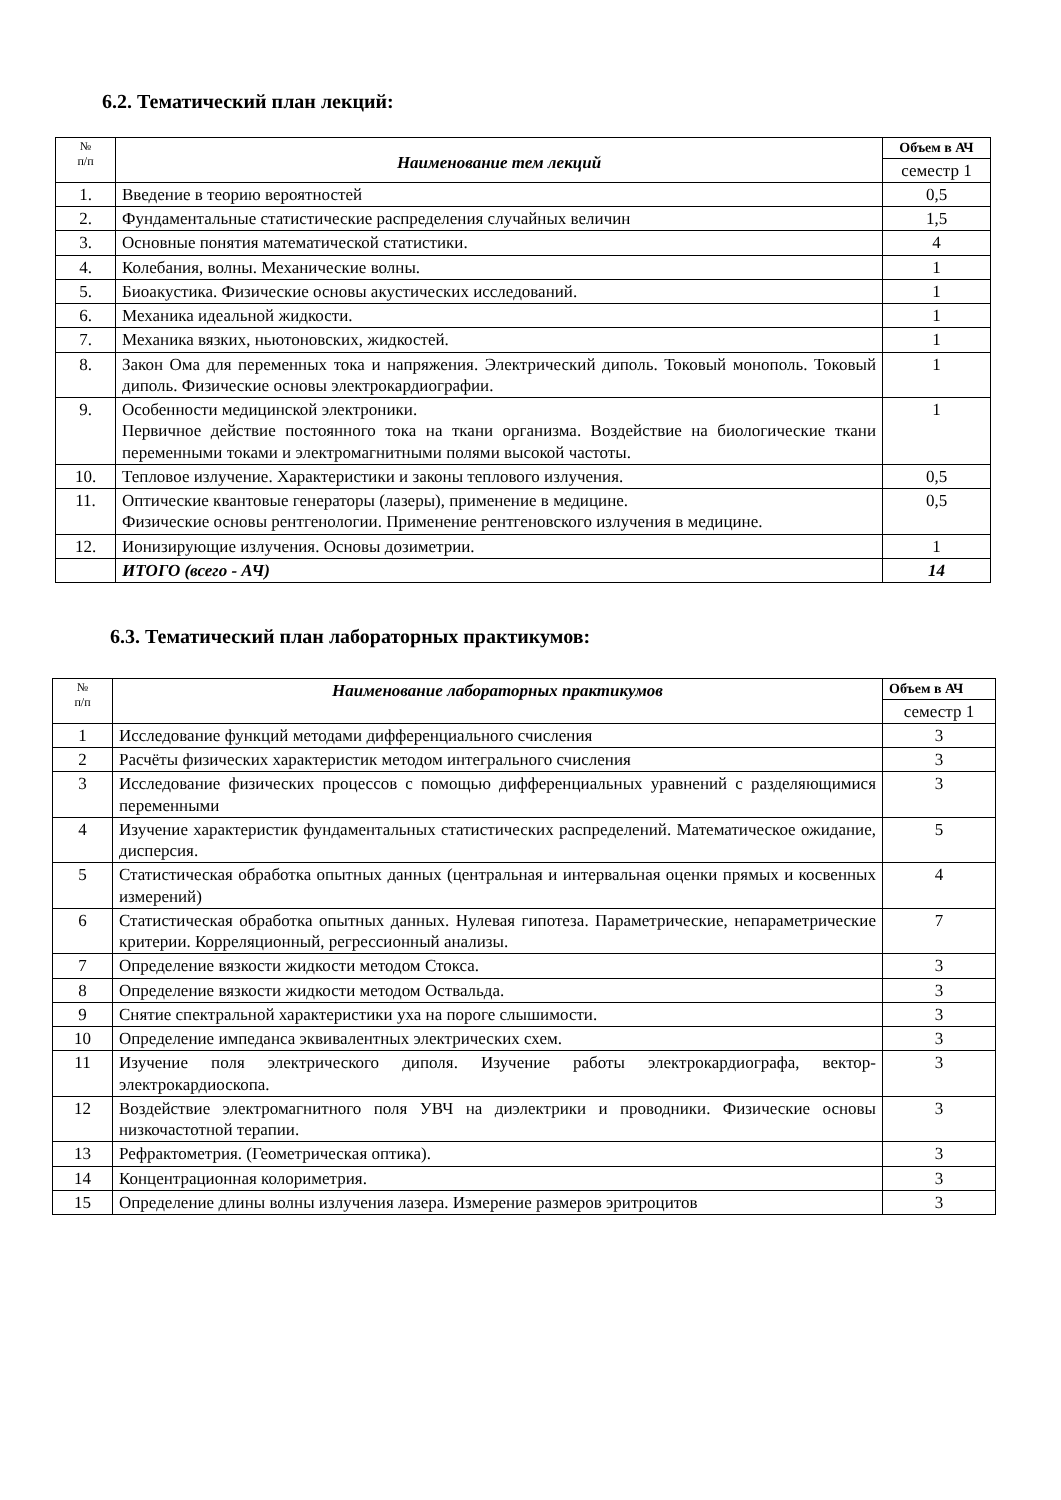6.2. Тематический план лекций:
| № п/п | Наименование тем лекций | Объем в АЧ |
| --- | --- | --- |
| | | семестр 1 |
| 1. | Введение в теорию вероятностей | 0,5 |
| 2. | Фундаментальные статистические распределения случайных величин | 1,5 |
| 3. | Основные понятия математической статистики. | 4 |
| 4. | Колебания, волны. Механические волны. | 1 |
| 5. | Биоакустика. Физические основы акустических исследований. | 1 |
| 6. | Механика идеальной жидкости. | 1 |
| 7. | Механика вязких, ньютоновских, жидкостей. | 1 |
| 8. | Закон Ома для переменных тока и напряжения. Электрический диполь. Токовый монополь. Токовый диполь. Физические основы электрокардиографии. | 1 |
| 9. | Особенности медицинской электроники. Первичное действие постоянного тока на ткани организма. Воздействие на биологические ткани переменными токами и электромагнитными полями высокой частоты. | 1 |
| 10. | Тепловое излучение. Характеристики и законы теплового излучения. | 0,5 |
| 11. | Оптические квантовые генераторы (лазеры), применение в медицине. Физические основы рентгенологии. Применение рентгеновского излучения в медицине. | 0,5 |
| 12. | Ионизирующие излучения. Основы дозиметрии. | 1 |
| | ИТОГО (всего - АЧ) | 14 |
6.3. Тематический план лабораторных практикумов:
| № п/п | Наименование лабораторных практикумов | Объем в АЧ |
| --- | --- | --- |
| | | семестр 1 |
| 1 | Исследование функций методами дифференциального счисления | 3 |
| 2 | Расчёты физических характеристик методом интегрального счисления | 3 |
| 3 | Исследование физических процессов с помощью дифференциальных уравнений с разделяющимися переменными | 3 |
| 4 | Изучение характеристик фундаментальных статистических распределений. Математическое ожидание, дисперсия. | 5 |
| 5 | Статистическая обработка опытных данных (центральная и интервальная оценки прямых и косвенных измерений) | 4 |
| 6 | Статистическая обработка опытных данных. Нулевая гипотеза. Параметрические, непараметрические критерии. Корреляционный, регрессионный анализы. | 7 |
| 7 | Определение вязкости жидкости методом Стокса. | 3 |
| 8 | Определение вязкости жидкости методом Оствальда. | 3 |
| 9 | Снятие спектральной характеристики уха на пороге слышимости. | 3 |
| 10 | Определение импеданса эквивалентных электрических схем. | 3 |
| 11 | Изучение поля электрического диполя. Изучение работы электрокардиографа, вектор-электрокардиоскопа. | 3 |
| 12 | Воздействие электромагнитного поля УВЧ на диэлектрики и проводники. Физические основы низкочастотной терапии. | 3 |
| 13 | Рефрактометрия. (Геометрическая оптика). | 3 |
| 14 | Концентрационная колориметрия. | 3 |
| 15 | Определение длины волны излучения лазера. Измерение размеров эритроцитов | 3 |